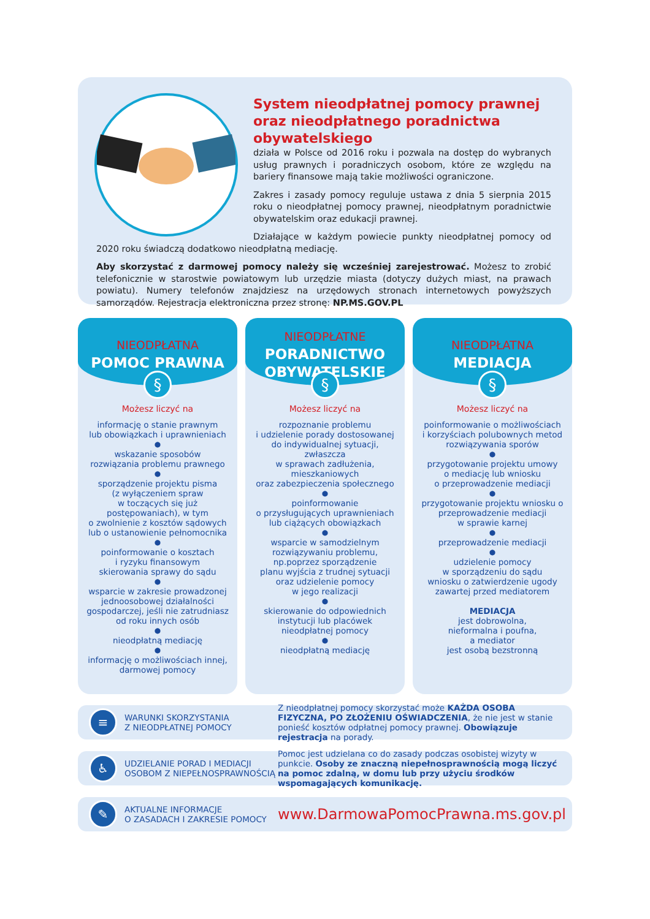System nieodpłatnej pomocy prawnej oraz nieodpłatnego poradnictwa obywatelskiego
działa w Polsce od 2016 roku i pozwala na dostęp do wybranych usług prawnych i poradniczych osobom, które ze względu na bariery finansowe mają takie możliwości ograniczone.
Zakres i zasady pomocy reguluje ustawa z dnia 5 sierpnia 2015 roku o nieodpłatnej pomocy prawnej, nieodpłatnym poradnictwie obywatelskim oraz edukacji prawnej.
Działające w każdym powiecie punkty nieodpłatnej pomocy od 2020 roku świadczą dodatkowo nieodpłatną mediację.
Aby skorzystać z darmowej pomocy należy się wcześniej zarejestrować. Możesz to zrobić telefonicznie w starostwie powiatowym lub urzędzie miasta (dotyczy dużych miast, na prawach powiatu). Numery telefonów znajdziesz na urzędowych stronach internetowych powyższych samorządów. Rejestracja elektroniczna przez stronę: NP.MS.GOV.PL
NIEODPŁATNA
POMOC PRAWNA
§
Możesz liczyć na
informację o stanie prawnym
lub obowiązkach i uprawnieniach
●
wskazanie sposobów
rozwiązania problemu prawnego
●
sporządzenie projektu pisma
(z wyłączeniem spraw
w toczących się już
postępowaniach), w tym
o zwolnienie z kosztów sądowych
lub o ustanowienie pełnomocnika
●
poinformowanie o kosztach
i ryzyku finansowym
skierowania sprawy do sądu
●
wsparcie w zakresie prowadzonej
jednoosobowej działalności
gospodarczej, jeśli nie zatrudniasz
od roku innych osób
●
nieodpłatną mediację
●
informację o możliwościach innej,
darmowej pomocy
NIEODPŁATNE
PORADNICTWO
OBYWATELSKIE
§
Możesz liczyć na
rozpoznanie problemu
i udzielenie porady dostosowanej
do indywidualnej sytuacji,
zwłaszcza
w sprawach zadłużenia,
mieszkaniowych
oraz zabezpieczenia społecznego
●
poinformowanie
o przysługujących uprawnieniach
lub ciążących obowiązkach
●
wsparcie w samodzielnym
rozwiązywaniu problemu,
np.poprzez sporządzenie
planu wyjścia z trudnej sytuacji
oraz udzielenie pomocy
w jego realizacji
●
skierowanie do odpowiednich
instytucji lub placówek
nieodpłatnej pomocy
●
nieodpłatną mediację
NIEODPŁATNA
MEDIACJA
§
Możesz liczyć na
poinformowanie o możliwościach
i korzyściach polubownych metod
rozwiązywania sporów
●
przygotowanie projektu umowy
o mediację lub wniosku
o przeprowadzenie mediacji
●
przygotowanie projektu wniosku o
przeprowadzenie mediacji
w sprawie karnej
●
przeprowadzenie mediacji
●
udzielenie pomocy
w sporządzeniu do sądu
wniosku o zatwierdzenie ugody
zawartej przed mediatorem
MEDIACJA
jest dobrowolna,
nieformalna i poufna,
a mediator
jest osobą bezstronną
≡
WARUNKI SKORZYSTANIA
Z NIEODPŁATNEJ POMOCY
Z nieodpłatnej pomocy skorzystać może KAŻDA OSOBA FIZYCZNA, PO ZŁOŻENIU OŚWIADCZENIA, że nie jest w stanie ponieść kosztów odpłatnej pomocy prawnej. Obowiązuje rejestracja na porady.
♿
UDZIELANIE PORAD I MEDIACJI
OSOBOM Z NIEPEŁNOSPRAWNOŚCIĄ
Pomoc jest udzielana co do zasady podczas osobistej wizyty w punkcie. Osoby ze znaczną niepełnosprawnością mogą liczyć na pomoc zdalną, w domu lub przy użyciu środków wspomagających komunikację.
✎
AKTUALNE INFORMACJE
O ZASADACH I ZAKRESIE POMOCY
www.DarmowaPomocPrawna.ms.gov.pl